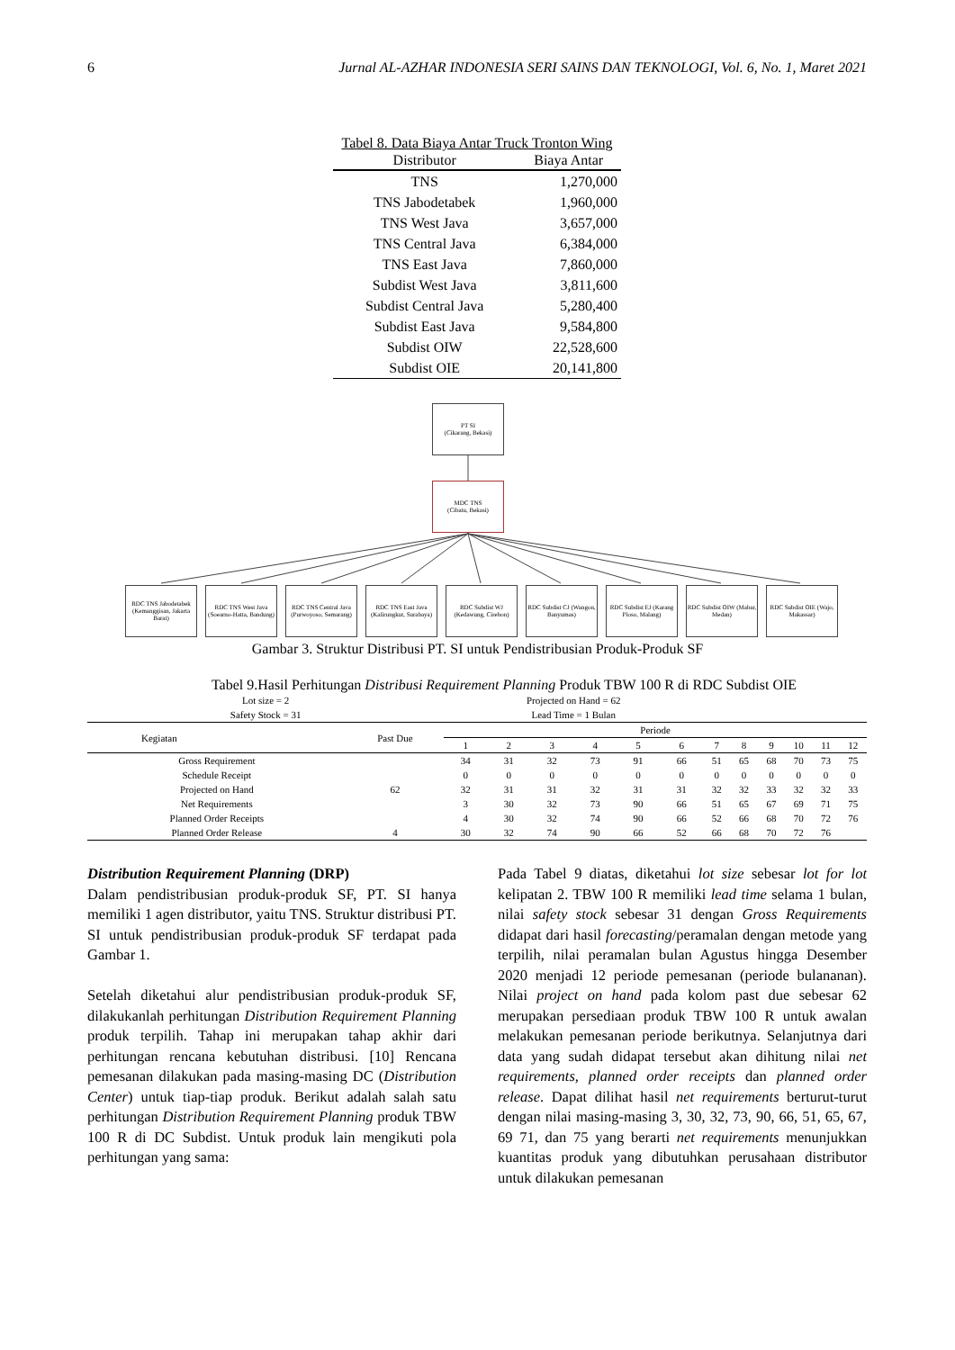6 Jurnal AL-AZHAR INDONESIA SERI SAINS DAN TEKNOLOGI, Vol. 6, No. 1, Maret 2021
Tabel 8. Data Biaya Antar Truck Tronton Wing
| Distributor | Biaya Antar |
| --- | --- |
| TNS | 1,270,000 |
| TNS Jabodetabek | 1,960,000 |
| TNS West Java | 3,657,000 |
| TNS Central Java | 6,384,000 |
| TNS East Java | 7,860,000 |
| Subdist West Java | 3,811,600 |
| Subdist Central Java | 5,280,400 |
| Subdist East Java | 9,584,800 |
| Subdist OIW | 22,528,600 |
| Subdist OIE | 20,141,800 |
PT SI
(Cikarang, Bekasi)
MDC TNS
(Cibatu, Bekasi)
RDC TNS Jabodetabek (Kemanggisan, Jakarta Barat)
RDC TNS West Java (Soearno-Hatta, Bandung)
RDC TNS Central Java (Purwoyoso, Semarang)
RDC TNS East Java (Kalirungkut, Surabaya)
RDC Subdist WJ (Kedawung, Cirebon)
RDC Subdist CJ (Wangon, Banyumas)
RDC Subdist EJ (Karang Ploso, Malang)
RDC Subdist OIW (Mabar, Medan)
RDC Subdist OIE (Wajo, Makassar)
Gambar 3. Struktur Distribusi PT. SI untuk Pendistribusian Produk-Produk SF
Tabel 9.Hasil Perhitungan Distribusi Requirement Planning Produk TBW 100 R di RDC Subdist OIE
| Lot size = 2 | | Projected on Hand = 62 | | | | | | | | | | | |
| Safety Stock = 31 | | Lead Time = 1 Bulan | | | | | | | | | | | |
| Kegiatan | Past Due | Periode | | | | | | | | | | | |
| | | 1 | 2 | 3 | 4 | 5 | 6 | 7 | 8 | 9 | 10 | 11 | 12 |
| Gross Requirement | | 34 | 31 | 32 | 73 | 91 | 66 | 51 | 65 | 68 | 70 | 73 | 75 |
| Schedule Receipt | | 0 | 0 | 0 | 0 | 0 | 0 | 0 | 0 | 0 | 0 | 0 | 0 |
| Projected on Hand | 62 | 32 | 31 | 31 | 32 | 31 | 31 | 32 | 32 | 33 | 32 | 32 | 33 |
| Net Requirements | | 3 | 30 | 32 | 73 | 90 | 66 | 51 | 65 | 67 | 69 | 71 | 75 |
| Planned Order Receipts | | 4 | 30 | 32 | 74 | 90 | 66 | 52 | 66 | 68 | 70 | 72 | 76 |
| Planned Order Release | 4 | 30 | 32 | 74 | 90 | 66 | 52 | 66 | 68 | 70 | 72 | 76 | |
Distribution Requirement Planning (DRP)
Dalam pendistribusian produk-produk SF, PT. SI hanya memiliki 1 agen distributor, yaitu TNS. Struktur distribusi PT. SI untuk pendistribusian produk-produk SF terdapat pada Gambar 1.
Setelah diketahui alur pendistribusian produk-produk SF, dilakukanlah perhitungan Distribution Requirement Planning produk terpilih. Tahap ini merupakan tahap akhir dari perhitungan rencana kebutuhan distribusi. [10] Rencana pemesanan dilakukan pada masing-masing DC (Distribution Center) untuk tiap-tiap produk. Berikut adalah salah satu perhitungan Distribution Requirement Planning produk TBW 100 R di DC Subdist. Untuk produk lain mengikuti pola perhitungan yang sama:
Pada Tabel 9 diatas, diketahui lot size sebesar lot for lot kelipatan 2. TBW 100 R memiliki lead time selama 1 bulan, nilai safety stock sebesar 31 dengan Gross Requirements didapat dari hasil forecasting/peramalan dengan metode yang terpilih, nilai peramalan bulan Agustus hingga Desember 2020 menjadi 12 periode pemesanan (periode bulananan). Nilai project on hand pada kolom past due sebesar 62 merupakan persediaan produk TBW 100 R untuk awalan melakukan pemesanan periode berikutnya. Selanjutnya dari data yang sudah didapat tersebut akan dihitung nilai net requirements, planned order receipts dan planned order release. Dapat dilihat hasil net requirements berturut-turut dengan nilai masing-masing 3, 30, 32, 73, 90, 66, 51, 65, 67, 69 71, dan 75 yang berarti net requirements menunjukkan kuantitas produk yang dibutuhkan perusahaan distributor untuk dilakukan pemesanan